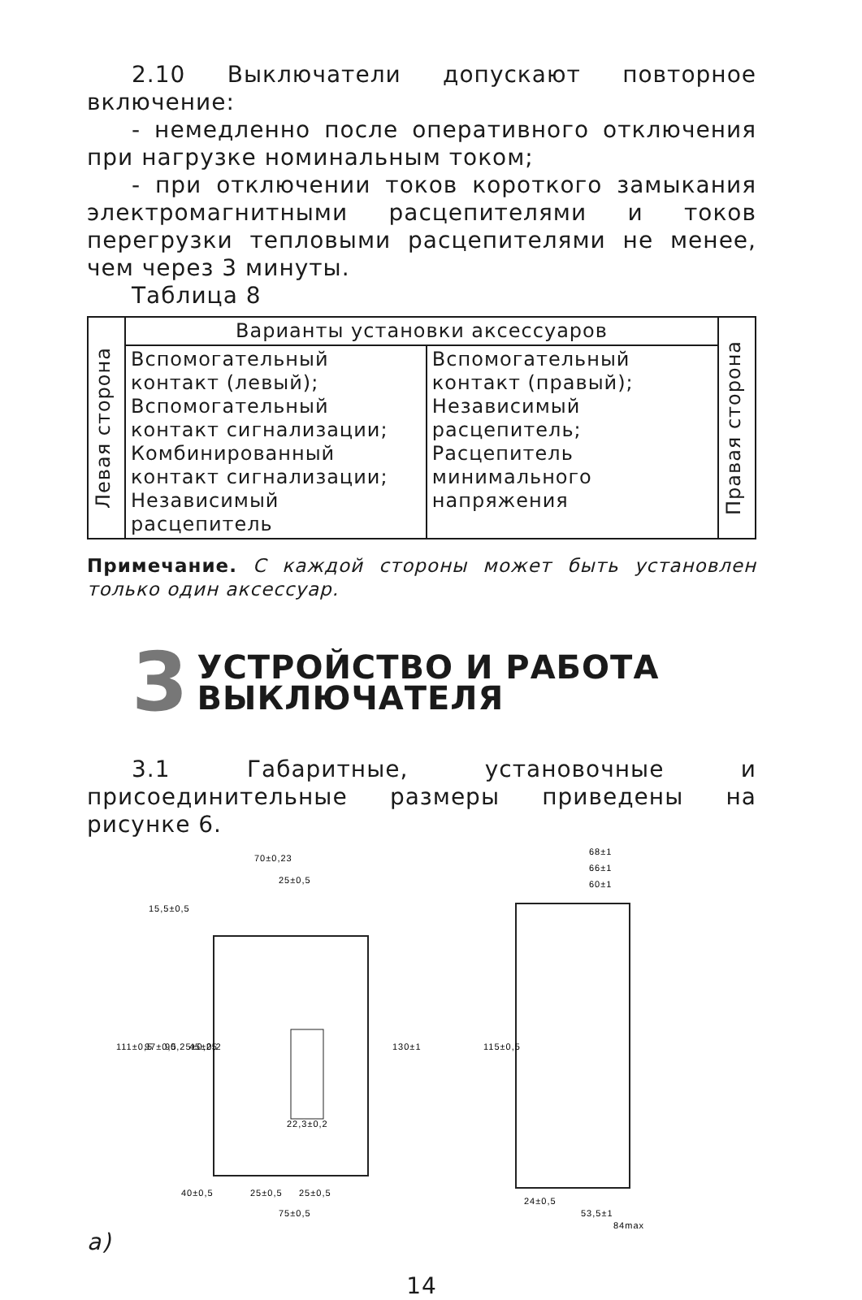2.10 Выключатели допускают повторное включение:
- немедленно после оперативного отключения при нагрузке номинальным током;
- при отключении токов короткого замыкания электромагнитными расцепителями и токов перегрузки тепловыми расцепителями не менее, чем через 3 минуты.
Таблица 8
| Левая сторона | Варианты установки аксессуаров | | Правая сторона |
| | Вспомогательный контакт (левый); Вспомогательный контакт сигнализации; Комбинированный контакт сигнализации; Независимый расцепитель | Вспомогательный контакт (правый); Независимый расцепитель; Расцепитель минимального напряжения | |
Примечание. С каждой стороны может быть установлен только один аксессуар.
3 УСТРОЙСТВО И РАБОТА
ВЫКЛЮЧАТЕЛЯ
3.1 Габаритные, установочные и присоединительные размеры приведены на рисунке 6.
70±0,23
25±0,5
111±0,5
97±0,5
90,25±0,25
45±0,2
130±1
22,3±0,2
25±0,5
25±0,5
75±0,5
15,5±0,5
40±0,5
68±1
66±1
60±1
115±0,5
24±0,5
53,5±1
84max
а)
14